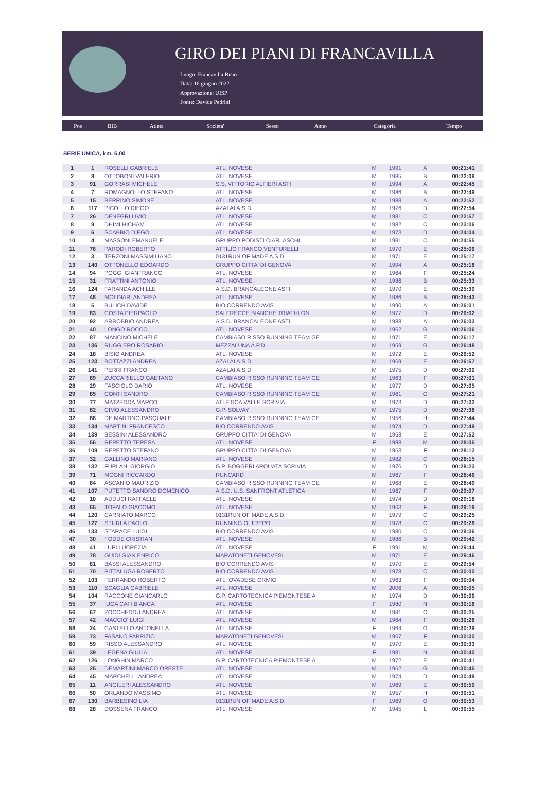GIRO DEI PIANI DI FRANCAVILLA
Luogo: Francavilla Bisio
Data: 16 giugno 2022
Approvazione: UISP
Fonte: Davide Pedrini
| Pos | BIB | Atleta | Societa' | Sesso | Anno | Categoria | Tempo |
| --- | --- | --- | --- | --- | --- | --- | --- |
SERIE UNICA, km. 6.00
| 1 | 1 | ROSELLI GABRIELE | ATL. NOVESE | M | 1991 | A | 00:21:41 |
| 2 | 8 | OTTOBONI VALERIO | ATL. NOVESE | M | 1985 | B | 00:22:08 |
| 3 | 91 | GORRASI MICHELE | S.S. VITTORIO ALFIERI ASTI | M | 1994 | A | 00:22:45 |
| 4 | 7 | ROMAGNOLLO STEFANO | ATL. NOVESE | M | 1986 | B | 00:22:49 |
| 5 | 15 | BERRINO SIMONE | ATL. NOVESE | M | 1988 | A | 00:22:52 |
| 6 | 117 | PICOLLO DIEGO | AZALAI A.S.D. | M | 1976 | D | 00:22:54 |
| 7 | 26 | DENEGRI LIVIO | ATL. NOVESE | M | 1981 | C | 00:22:57 |
| 8 | 9 | DHIMI HICHAM | ATL. NOVESE | M | 1982 | C | 00:23:06 |
| 9 | 6 | SCABBIO DIEGO | ATL. NOVESE | M | 1973 | D | 00:24:04 |
| 10 | 4 | MASSONI EMANUELE | GRUPPO PODISTI CIARLASCHI | M | 1981 | C | 00:24:55 |
| 11 | 76 | PARODI ROBERTO | ATTILIO FRANCO VENTURELLI | M | 1970 | E | 00:25:06 |
| 12 | 3 | TERZONI MASSIMILIANO | 0131RUN OF MADE A.S.D. | M | 1971 | E | 00:25:17 |
| 13 | 140 | OTTONELLO EDOARDO | GRUPPO CITTA' DI GENOVA | M | 1994 | A | 00:25:18 |
| 14 | 94 | POGGI GIANFRANCO | ATL. NOVESE | M | 1964 | F | 00:25:24 |
| 15 | 31 | FRATTINI ANTONIO | ATL. NOVESE | M | 1986 | B | 00:25:33 |
| 16 | 124 | FARANDA ACHILLE | A.S.D. BRANCALEONE ASTI | M | 1970 | E | 00:25:39 |
| 17 | 48 | MOLINARI ANDREA | ATL. NOVESE | M | 1986 | B | 00:25:43 |
| 18 | 5 | BULICH DAVIDE | BIO CORRENDO AVIS | M | 1990 | A | 00:26:01 |
| 19 | 83 | COSTA PIERPAOLO | SAI FRECCE BIANCHE TRIATHLON | M | 1977 | D | 00:26:02 |
| 20 | 92 | ARROBBIO ANDREA | A.S.D. BRANCALEONE ASTI | M | 1988 | A | 00:26:03 |
| 21 | 40 | LONGO ROCCO | ATL. NOVESE | M | 1962 | G | 00:26:06 |
| 22 | 87 | MANCINO MICHELE | CAMBIASO RISSO RUNNING TEAM GE | M | 1971 | E | 00:26:17 |
| 23 | 136 | RUGGIERO ROSARIO | MEZZALUNA A.P.D. | M | 1959 | G | 00:26:48 |
| 24 | 18 | BISIO ANDREA | ATL. NOVESE | M | 1972 | E | 00:26:52 |
| 25 | 123 | BOTTAZZI ANDREA | AZALAI A.S.D. | M | 1969 | E | 00:26:57 |
| 26 | 141 | PERRI FRANCO | AZALAI A.S.D. | M | 1975 | D | 00:27:00 |
| 27 | 89 | ZUCCARIELLO GAETANO | CAMBIASO RISSO RUNNING TEAM GE | M | 1963 | F | 00:27:01 |
| 28 | 29 | FASCIOLO DARIO | ATL. NOVESE | M | 1977 | D | 00:27:05 |
| 29 | 85 | CONTI SANDRO | CAMBIASO RISSO RUNNING TEAM GE | M | 1961 | G | 00:27:21 |
| 30 | 77 | MATZEDDA MARCO | ATLETICA VALLE SCRIVIA | M | 1973 | D | 00:27:32 |
| 31 | 82 | CIMO ALESSANDRO | G.P. SOLVAY | M | 1975 | D | 00:27:38 |
| 32 | 86 | DE MARTINO PASQUALE | CAMBIASO RISSO RUNNING TEAM GE | M | 1956 | H | 00:27:44 |
| 33 | 134 | MARTINI FRANCESCO | BIO CORRENDO AVIS | M | 1974 | D | 00:27:49 |
| 34 | 139 | BESSINI ALESSANDRO | GRUPPO CITTA' DI GENOVA | M | 1968 | E | 00:27:52 |
| 35 | 56 | REPETTO TERESA | ATL. NOVESE | F | 1988 | M | 00:28:05 |
| 36 | 109 | REPETTO STEFANO | GRUPPO CITTA' DI GENOVA | M | 1963 | F | 00:28:12 |
| 37 | 32 | GALLINO MARIANO | ATL. NOVESE | M | 1982 | C | 00:28:15 |
| 38 | 132 | FURLANI GIORGIO | G.P. BOGGERI ARQUATA SCRIVIA | M | 1976 | D | 00:28:23 |
| 39 | 71 | MOGNI RICCARDO | RUNCARD | M | 1967 | F | 00:28:46 |
| 40 | 84 | ASCANIO MAURIZIO | CAMBIASO RISSO RUNNING TEAM GE | M | 1968 | E | 00:28:49 |
| 41 | 107 | PUTETTO SANDRO DOMENICO | A.S.D. U.S. SANFRONT ATLETICA | M | 1967 | F | 00:29:07 |
| 42 | 10 | ADDUCI RAFFAELE | ATL. NOVESE | M | 1974 | D | 00:29:18 |
| 43 | 65 | TOFALO GIACOMO | ATL. NOVESE | M | 1963 | F | 00:29:19 |
| 44 | 120 | CARNIATO MARCO | 0131RUN OF MADE A.S.D. | M | 1979 | C | 00:29:25 |
| 45 | 127 | STURLA PAOLO | RUNNING OLTREPO' | M | 1978 | C | 00:29:28 |
| 46 | 133 | STARACE LUIGI | BIO CORRENDO AVIS | M | 1980 | C | 00:29:36 |
| 47 | 30 | FODDE CRISTIAN | ATL. NOVESE | M | 1986 | B | 00:29:42 |
| 48 | 41 | LUPI LUCREZIA | ATL. NOVESE | F | 1991 | M | 00:29:44 |
| 49 | 78 | GUIDI GIAN ENRICO | MARATONETI GENOVESI | M | 1971 | E | 00:29:46 |
| 50 | 81 | BASSI ALESSANDRO | BIO CORRENDO AVIS | M | 1970 | E | 00:29:54 |
| 51 | 70 | PITTALUGA ROBERTO | BIO CORRENDO AVIS | M | 1978 | C | 00:30:00 |
| 52 | 103 | FERRANDO ROBERTO | ATL. OVADESE ORMIG | M | 1963 | F | 00:30:04 |
| 53 | 110 | SCAGLIA GABRIELE | ATL. NOVESE | M | 2006 | A | 00:30:05 |
| 54 | 104 | RACCONE GIANCARLO | G.P. CARTOTECNICA PIEMONTESE A | M | 1974 | D | 00:30:06 |
| 55 | 37 | IUGA CATI BIANCA | ATL. NOVESE | F | 1980 | N | 00:30:18 |
| 56 | 67 | ZOCCHEDDU ANDREA | ATL. NOVESE | M | 1981 | C | 00:30:25 |
| 57 | 42 | MACCIO' LUIGI | ATL. NOVESE | M | 1964 | F | 00:30:28 |
| 58 | 24 | CASTELLO ANTONELLA | ATL. NOVESE | F | 1964 | O | 00:30:29 |
| 59 | 73 | FASANO FABRIZIO | MARATONETI GENOVESI | M | 1967 | F | 00:30:30 |
| 60 | 59 | RISSO ALESSANDRO | ATL. NOVESE | M | 1970 | E | 00:30:33 |
| 61 | 39 | LEGENA GIULIA | ATL. NOVESE | F | 1981 | N | 00:30:40 |
| 62 | 126 | LONGHIN MARCO | G.P. CARTOTECNICA PIEMONTESE A | M | 1972 | E | 00:30:41 |
| 63 | 25 | DEMARTINI MARCO ORESTE | ATL. NOVESE | M | 1962 | G | 00:30:45 |
| 64 | 45 | MARCHELLI ANDREA | ATL. NOVESE | M | 1974 | D | 00:30:49 |
| 65 | 11 | ANGILERI ALESSANDRO | ATL. NOVESE | M | 1969 | E | 00:30:50 |
| 66 | 50 | ORLANDO MASSIMO | ATL. NOVESE | M | 1957 | H | 00:30:51 |
| 67 | 130 | BARBESINO LIA | 0131RUN OF MADE A.S.D. | F | 1969 | O | 00:30:53 |
| 68 | 28 | DOSSENA FRANCO | ATL. NOVESE | M | 1945 | L | 00:30:55 |